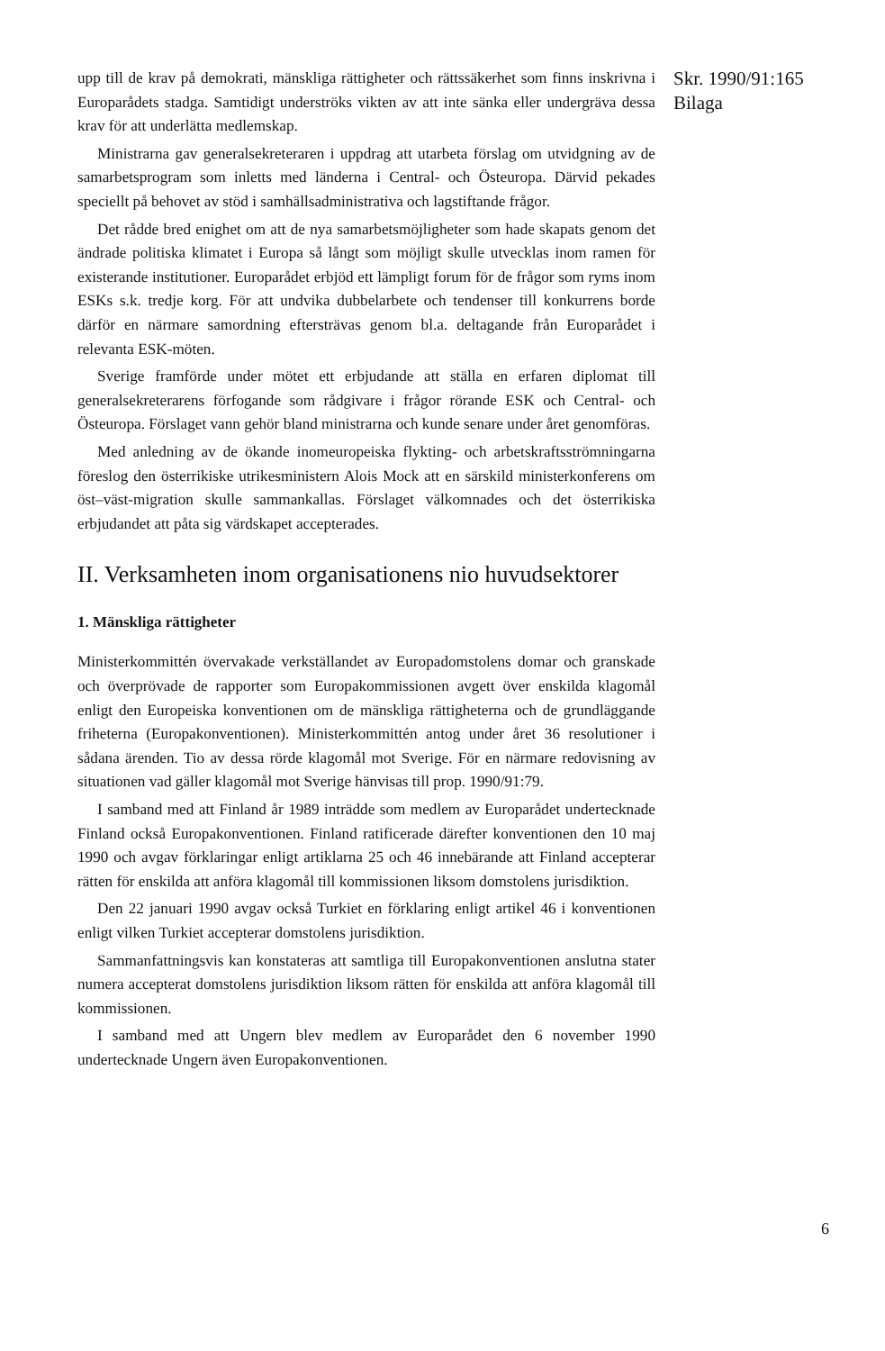upp till de krav på demokrati, mänskliga rättigheter och rättssäkerhet som finns inskrivna i Europarådets stadga. Samtidigt underströks vikten av att inte sänka eller undergräva dessa krav för att underlätta medlemskap.
Ministrarna gav generalsekreteraren i uppdrag att utarbeta förslag om utvidgning av de samarbetsprogram som inletts med länderna i Central- och Östeuropa. Därvid pekades speciellt på behovet av stöd i samhällsadministrativa och lagstiftande frågor.
Det rådde bred enighet om att de nya samarbetsmöjligheter som hade skapats genom det ändrade politiska klimatet i Europa så långt som möjligt skulle utvecklas inom ramen för existerande institutioner. Europarådet erbjöd ett lämpligt forum för de frågor som ryms inom ESKs s.k. tredje korg. För att undvika dubbelarbete och tendenser till konkurrens borde därför en närmare samordning eftersträvas genom bl.a. deltagande från Europarådet i relevanta ESK-möten.
Sverige framförde under mötet ett erbjudande att ställa en erfaren diplomat till generalsekreterarens förfogande som rådgivare i frågor rörande ESK och Central- och Östeuropa. Förslaget vann gehör bland ministrarna och kunde senare under året genomföras.
Med anledning av de ökande inomeuropeiska flykting- och arbetskraftsströmningarna föreslog den österrikiske utrikesministern Alois Mock att en särskild ministerkonferens om öst–väst-migration skulle sammankallas. Förslaget välkomnades och det österrikiska erbjudandet att påta sig värdskapet accepterades.
II. Verksamheten inom organisationens nio huvudsektorer
1. Mänskliga rättigheter
Ministerkommittén övervakade verkställandet av Europadomstolens domar och granskade och överprövade de rapporter som Europakommissionen avgett över enskilda klagomål enligt den Europeiska konventionen om de mänskliga rättigheterna och de grundläggande friheterna (Europakonventionen). Ministerkommittén antog under året 36 resolutioner i sådana ärenden. Tio av dessa rörde klagomål mot Sverige. För en närmare redovisning av situationen vad gäller klagomål mot Sverige hänvisas till prop. 1990/91:79.
I samband med att Finland år 1989 inträdde som medlem av Europarådet undertecknade Finland också Europakonventionen. Finland ratificerade därefter konventionen den 10 maj 1990 och avgav förklaringar enligt artiklarna 25 och 46 innebärande att Finland accepterar rätten för enskilda att anföra klagomål till kommissionen liksom domstolens jurisdiktion.
Den 22 januari 1990 avgav också Turkiet en förklaring enligt artikel 46 i konventionen enligt vilken Turkiet accepterar domstolens jurisdiktion.
Sammanfattningsvis kan konstateras att samtliga till Europakonventionen anslutna stater numera accepterat domstolens jurisdiktion liksom rätten för enskilda att anföra klagomål till kommissionen.
I samband med att Ungern blev medlem av Europarådet den 6 november 1990 undertecknade Ungern även Europakonventionen.
Skr. 1990/91:165
Bilaga
6